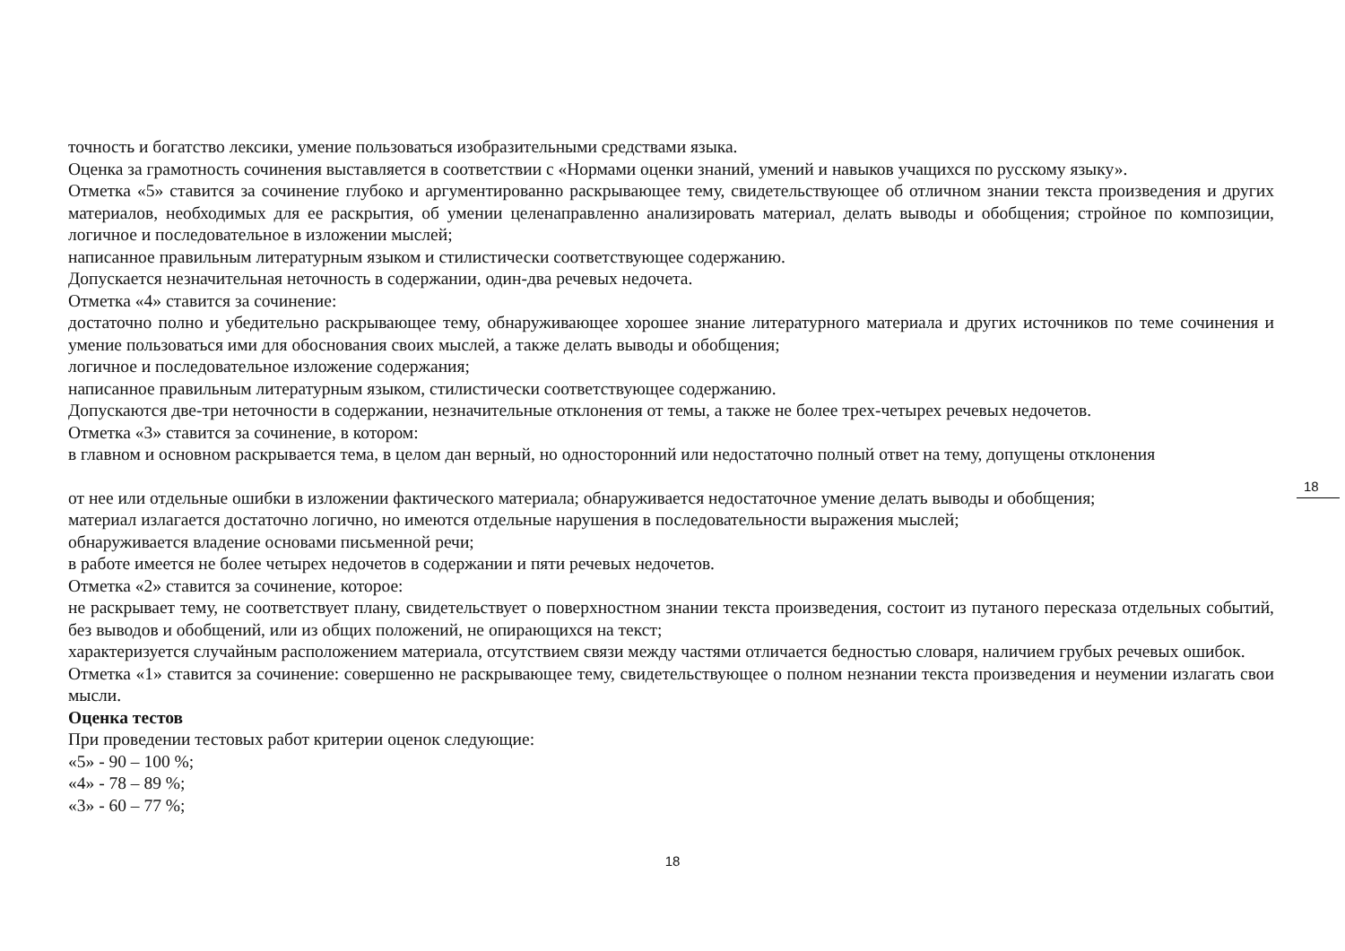точность и богатство лексики, умение пользоваться изобразительными средствами языка.
Оценка за грамотность сочинения выставляется в соответствии с «Нормами оценки знаний, умений и навыков учащихся по русскому языку».
Отметка «5» ставится за сочинение глубоко и аргументированно раскрывающее тему, свидетельствующее об отличном знании текста произведения и других материалов, необходимых для ее раскрытия, об умении целенаправленно анализировать материал, делать выводы и обобщения; стройное по композиции, логичное и последовательное в изложении мыслей;
написанное правильным литературным языком и стилистически соответствующее содержанию.
Допускается незначительная неточность в содержании, один-два речевых недочета.
Отметка «4» ставится за сочинение:
достаточно полно и убедительно раскрывающее тему, обнаруживающее хорошее знание литературного материала и других источников по теме сочинения и умение пользоваться ими для обоснования своих мыслей, а также делать выводы и обобщения;
логичное и последовательное изложение содержания;
написанное правильным литературным языком, стилистически соответствующее содержанию.
Допускаются две-три неточности в содержании, незначительные отклонения от темы, а также не более трех-четырех речевых недочетов.
Отметка «3» ставится за сочинение, в котором:
в главном и основном раскрывается тема, в целом дан верный, но односторонний или недостаточно полный ответ на тему, допущены отклонения
от нее или отдельные ошибки в изложении фактического материала; обнаруживается недостаточное умение делать выводы и обобщения;
материал излагается достаточно логично, но имеются отдельные нарушения в последовательности выражения мыслей;
обнаруживается владение основами письменной речи;
в работе имеется не более четырех недочетов в содержании и пяти речевых недочетов.
Отметка «2» ставится за сочинение, которое:
не раскрывает тему, не соответствует плану, свидетельствует о поверхностном знании текста произведения, состоит из путаного пересказа отдельных событий, без выводов и обобщений, или из общих положений, не опирающихся на текст;
характеризуется случайным расположением материала, отсутствием связи между частями отличается бедностью словаря, наличием грубых речевых ошибок.
Отметка «1» ставится за сочинение: совершенно не раскрывающее тему, свидетельствующее о полном незнании текста произведения и неумении излагать свои мысли.
Оценка тестов
При проведении тестовых работ критерии оценок следующие:
«5» - 90 – 100 %;
«4» - 78 – 89 %;
«3» - 60 – 77 %;
18
18